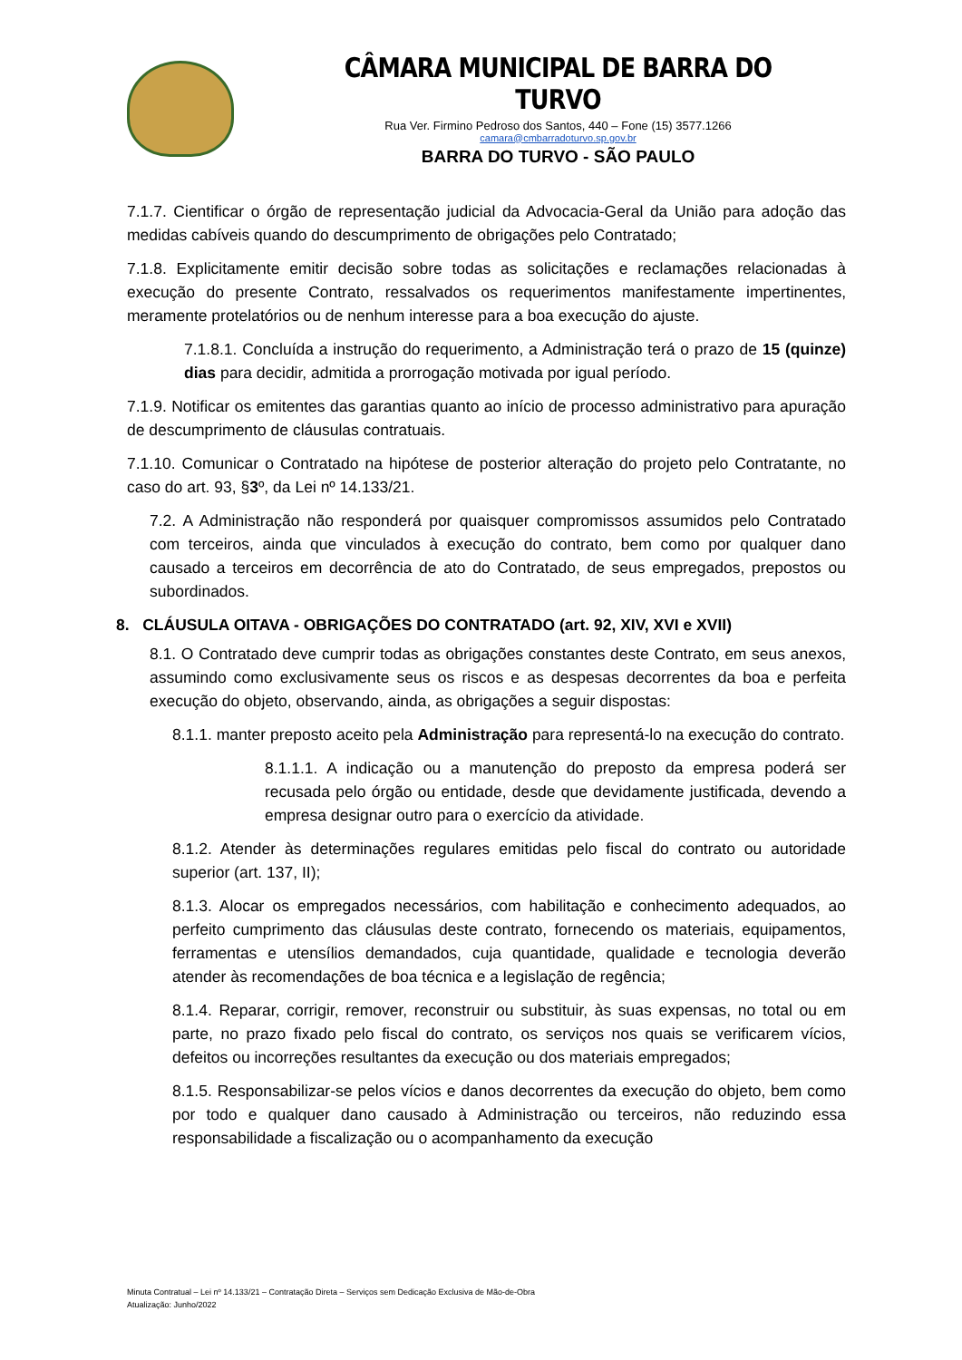CÂMARA MUNICIPAL DE BARRA DO TURVO
Rua Ver. Firmino Pedroso dos Santos, 440 – Fone (15) 3577.1266
camara@cmbarradoturvo.sp.gov.br
BARRA DO TURVO - SÃO PAULO
7.1.7. Cientificar o órgão de representação judicial da Advocacia-Geral da União para adoção das medidas cabíveis quando do descumprimento de obrigações pelo Contratado;
7.1.8. Explicitamente emitir decisão sobre todas as solicitações e reclamações relacionadas à execução do presente Contrato, ressalvados os requerimentos manifestamente impertinentes, meramente protelatórios ou de nenhum interesse para a boa execução do ajuste.
7.1.8.1. Concluída a instrução do requerimento, a Administração terá o prazo de 15 (quinze) dias para decidir, admitida a prorrogação motivada por igual período.
7.1.9. Notificar os emitentes das garantias quanto ao início de processo administrativo para apuração de descumprimento de cláusulas contratuais.
7.1.10. Comunicar o Contratado na hipótese de posterior alteração do projeto pelo Contratante, no caso do art. 93, §3º, da Lei nº 14.133/21.
7.2. A Administração não responderá por quaisquer compromissos assumidos pelo Contratado com terceiros, ainda que vinculados à execução do contrato, bem como por qualquer dano causado a terceiros em decorrência de ato do Contratado, de seus empregados, prepostos ou subordinados.
8. CLÁUSULA OITAVA - OBRIGAÇÕES DO CONTRATADO (art. 92, XIV, XVI e XVII)
8.1. O Contratado deve cumprir todas as obrigações constantes deste Contrato, em seus anexos, assumindo como exclusivamente seus os riscos e as despesas decorrentes da boa e perfeita execução do objeto, observando, ainda, as obrigações a seguir dispostas:
8.1.1. manter preposto aceito pela Administração para representá-lo na execução do contrato.
8.1.1.1. A indicação ou a manutenção do preposto da empresa poderá ser recusada pelo órgão ou entidade, desde que devidamente justificada, devendo a empresa designar outro para o exercício da atividade.
8.1.2. Atender às determinações regulares emitidas pelo fiscal do contrato ou autoridade superior (art. 137, II);
8.1.3. Alocar os empregados necessários, com habilitação e conhecimento adequados, ao perfeito cumprimento das cláusulas deste contrato, fornecendo os materiais, equipamentos, ferramentas e utensílios demandados, cuja quantidade, qualidade e tecnologia deverão atender às recomendações de boa técnica e a legislação de regência;
8.1.4. Reparar, corrigir, remover, reconstruir ou substituir, às suas expensas, no total ou em parte, no prazo fixado pelo fiscal do contrato, os serviços nos quais se verificarem vícios, defeitos ou incorreções resultantes da execução ou dos materiais empregados;
8.1.5. Responsabilizar-se pelos vícios e danos decorrentes da execução do objeto, bem como por todo e qualquer dano causado à Administração ou terceiros, não reduzindo essa responsabilidade a fiscalização ou o acompanhamento da execução
Minuta Contratual – Lei nº 14.133/21 – Contratação Direta – Serviços sem Dedicação Exclusiva de Mão-de-Obra
Atualização: Junho/2022